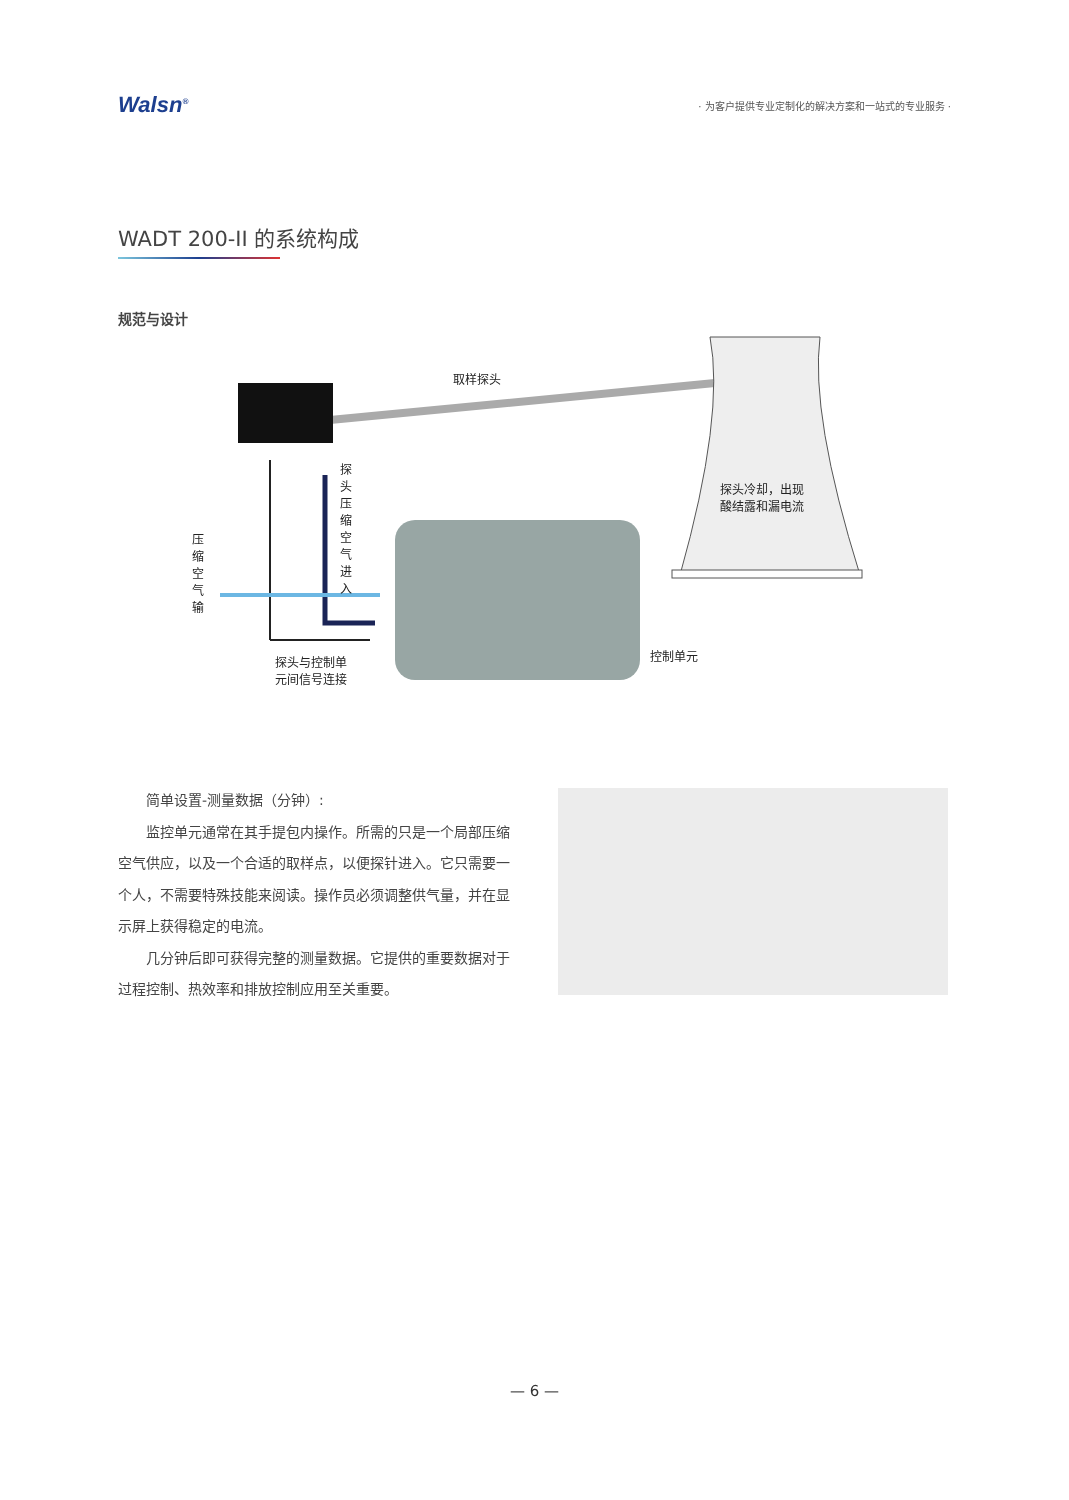Walsn<sup>®</sup>
· 为客户提供专业定制化的解决方案和一站式的专业服务 ·
WADT 200-II 的系统构成
规范与设计
取样探头
探头压缩空气进入
压缩空气输
探头冷却，出现
酸结露和漏电流
控制单元
探头与控制单
元间信号连接
简单设置-测量数据（分钟）:
监控单元通常在其手提包内操作。所需的只是一个局部压缩空气供应，以及一个合适的取样点，以便探针进入。它只需要一个人，不需要特殊技能来阅读。操作员必须调整供气量，并在显示屏上获得稳定的电流。
几分钟后即可获得完整的测量数据。它提供的重要数据对于过程控制、热效率和排放控制应用至关重要。
— 6 —